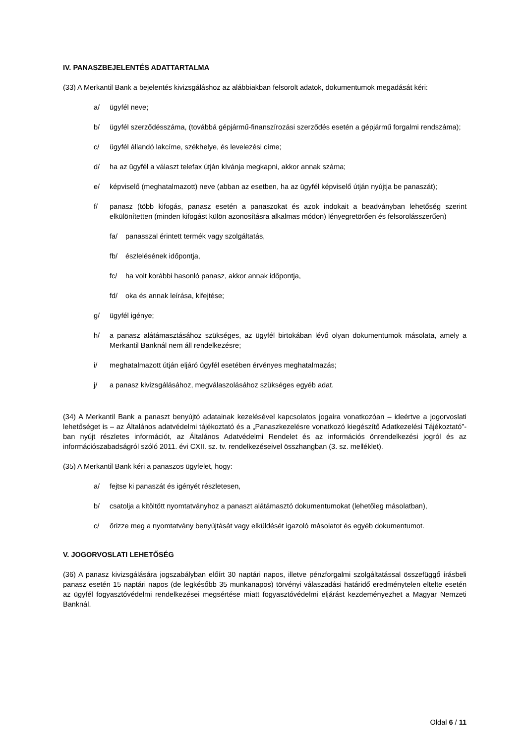IV. PANASZBEJELENTÉS ADATTARTALMA
(33) A Merkantil Bank a bejelentés kivizsgáláshoz az alábbiakban felsorolt adatok, dokumentumok megadását kéri:
a/ ügyfél neve;
b/ ügyfél szerződésszáma, (továbbá gépjármű-finanszírozási szerződés esetén a gépjármű forgalmi rendszáma);
c/ ügyfél állandó lakcíme, székhelye, és levelezési címe;
d/ ha az ügyfél a választ telefax útján kívánja megkapni, akkor annak száma;
e/ képviselő (meghatalmazott) neve (abban az esetben, ha az ügyfél képviselő útján nyújtja be panaszát);
f/ panasz (több kifogás, panasz esetén a panaszokat és azok indokait a beadványban lehetőség szerint elkülönítetten (minden kifogást külön azonosításra alkalmas módon) lényegretörően és felsorolásszerűen)
fa/ panasszal érintett termék vagy szolgáltatás,
fb/ észlelésének időpontja,
fc/ ha volt korábbi hasonló panasz, akkor annak időpontja,
fd/ oka és annak leírása, kifejtése;
g/ ügyfél igénye;
h/ a panasz alátámasztásához szükséges, az ügyfél birtokában lévő olyan dokumentumok másolata, amely a Merkantil Banknál nem áll rendelkezésre;
i/ meghatalmazott útján eljáró ügyfél esetében érvényes meghatalmazás;
j/ a panasz kivizsgálásához, megválaszolásához szükséges egyéb adat.
(34) A Merkantil Bank a panaszt benyújtó adatainak kezelésével kapcsolatos jogaira vonatkozóan – ideértve a jogorvoslati lehetőséget is – az Általános adatvédelmi tájékoztató és a „Panaszkezelésre vonatkozó kiegészítő Adatkezelési Tájékoztató”-ban nyújt részletes információt, az Általános Adatvédelmi Rendelet és az információs önrendelkezési jogról és az információszabadságról szóló 2011. évi CXII. sz. tv. rendelkezéseivel összhangban (3. sz. melléklet).
(35) A Merkantil Bank kéri a panaszos ügyfelet, hogy:
a/ fejtse ki panaszát és igényét részletesen,
b/ csatolja a kitöltött nyomtatványhoz a panaszt alátámasztó dokumentumokat (lehetőleg másolatban),
c/ őrizze meg a nyomtatvány benyújtását vagy elküldését igazoló másolatot és egyéb dokumentumot.
V. JOGORVOSLATI LEHETŐSÉG
(36) A panasz kivizsgálására jogszabályban előírt 30 naptári napos, illetve pénzforgalmi szolgáltatással összefüggő írásbeli panasz esetén 15 naptári napos (de legkésőbb 35 munkanapos) törvényi válaszadási határidő eredménytelen eltelte esetén az ügyfél fogyasztóvédelmi rendelkezései megsértése miatt fogyasztóvédelmi eljárást kezdeményezhet a Magyar Nemzeti Banknál.
Oldal 6 / 11